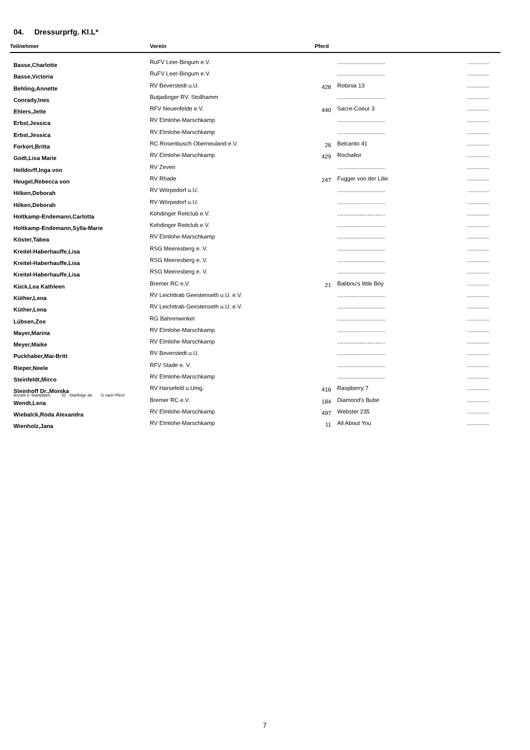04. Dressurprfg. Kl.L*
| Teilnehmer | Verein | Pferd | | |
| --- | --- | --- | --- | --- |
| Basse,Charlotte | RuFV Leer-Bingum e.V. | | .............................. | .............. |
| Basse,Victoria | RuFV Leer-Bingum e.V. | | .............................. | .............. |
| Behling,Annette | RV Beverstedt u.U. | 428 | Robinia 13 | .............. |
| Conrady,Ines | Butjadinger RV. Stollhamm | | .............................. | .............. |
| Ehlers,Jette | RFV Neuenfelde e.V. | 440 | Sacre-Coeur 3 | .............. |
| Erbst,Jessica | RV Elmlohe-Marschkamp | | .............................. | .............. |
| Erbst,Jessica | RV Elmlohe-Marschkamp | | .............................. | .............. |
| Forkert,Britta | RC Rosenbusch Oberneuland e.V. | 26 | Belcanto 41 | .............. |
| Godt,Lisa Marie | RV Elmlohe-Marschkamp | 429 | Rochallor | .............. |
| Helldorff,Inga von | RV Zeven | | .............................. | .............. |
| Heugel,Rebecca von | RV Rhade | 247 | Fugger von der Lilie | .............. |
| Hilken,Deborah | RV Wörpedorf u.U. | | .............................. | .............. |
| Hilken,Deborah | RV Wörpedorf u.U. | | .............................. | .............. |
| Holtkamp-Endemann,Carlotta | Kehdinger Reitclub e.V. | | .............................. | .............. |
| Holtkamp-Endemann,Sylla-Marie | Kehdinger Reitclub e.V. | | .............................. | .............. |
| Köster,Tabea | RV Elmlohe-Marschkamp | | .............................. | .............. |
| Kreitel-Haberhauffe,Lisa | RSG Meeresberg e. V. | | .............................. | .............. |
| Kreitel-Haberhauffe,Lisa | RSG Meeresberg e. V. | | .............................. | .............. |
| Kreitel-Haberhauffe,Lisa | RSG Meeresberg e. V. | | .............................. | .............. |
| Kück,Lea Kathleen | Bremer RC e.V. | 21 | Balibou's little Boy | .............. |
| Küther,Lena | RV Leichttrab Geestenseth u.U. e.V. | | .............................. | .............. |
| Küther,Lena | RV Leichttrab Geestenseth u.U. e.V. | | .............................. | .............. |
| Lübsen,Zoe | RG Bahrenwinkel | | .............................. | .............. |
| Mayer,Marina | RV Elmlohe-Marschkamp | | .............................. | .............. |
| Meyer,Maike | RV Elmlohe-Marschkamp | | .............................. | .............. |
| Puckhaber,Mai-Britt | RV Beverstedt u.U. | | .............................. | .............. |
| Rieper,Neele | RFV Stade e. V. | | .............................. | .............. |
| Steinfeldt,Mirco | RV Elmlohe-Marschkamp | | .............................. | .............. |
| Steinhoff Dr.,Monika | RV Harsefeld u.Umg. | 416 | Raspberry 7 | .............. |
| Wendt,Lena | Bremer RC e.V. | 184 | Diamond's Bube | .............. |
| Wiebalck,Roda Alexandra | RV Elmlohe-Marschkamp | 497 | Webster 235 | .............. |
| Wienholz,Jana | RV Elmlohe-Marschkamp | 11 | All About You | .............. |
Anzahl d. Startplätze: 32 Startfolge ab: G nach Pferd
7